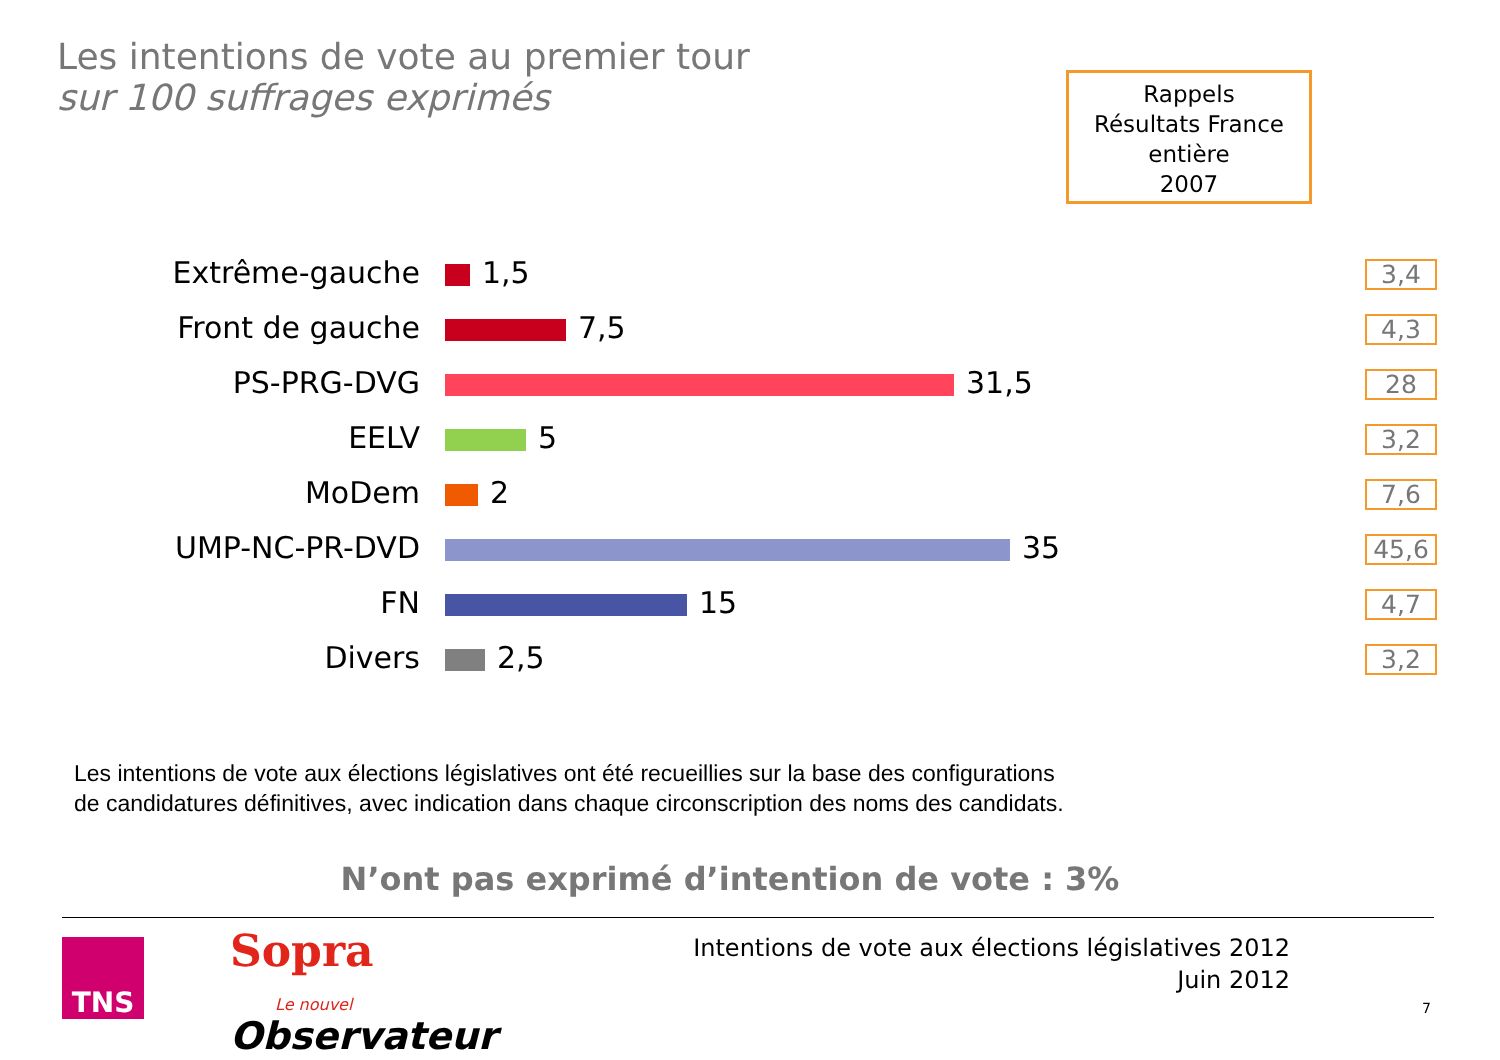Les intentions de vote au premier tour
sur 100 suffrages exprimés
Rappels
Résultats France entière
2007
| Extrême-gauche | 1,5 | 3,4 |
| Front de gauche | 7,5 | 4,3 |
| PS-PRG-DVG | 31,5 | 28 |
| EELV | 5 | 3,2 |
| MoDem | 2 | 7,6 |
| UMP-NC-PR-DVD | 35 | 45,6 |
| FN | 15 | 4,7 |
| Divers | 2,5 | 3,2 |
Les intentions de vote aux élections législatives ont été recueillies sur la base des configurations
de candidatures définitives, avec indication dans chaque circonscription des noms des candidats.
N’ont pas exprimé d’intention de vote : 3%
TNS Sopra
Le nouvel
Observateur
Intentions de vote aux élections législatives 2012
Juin 2012
7